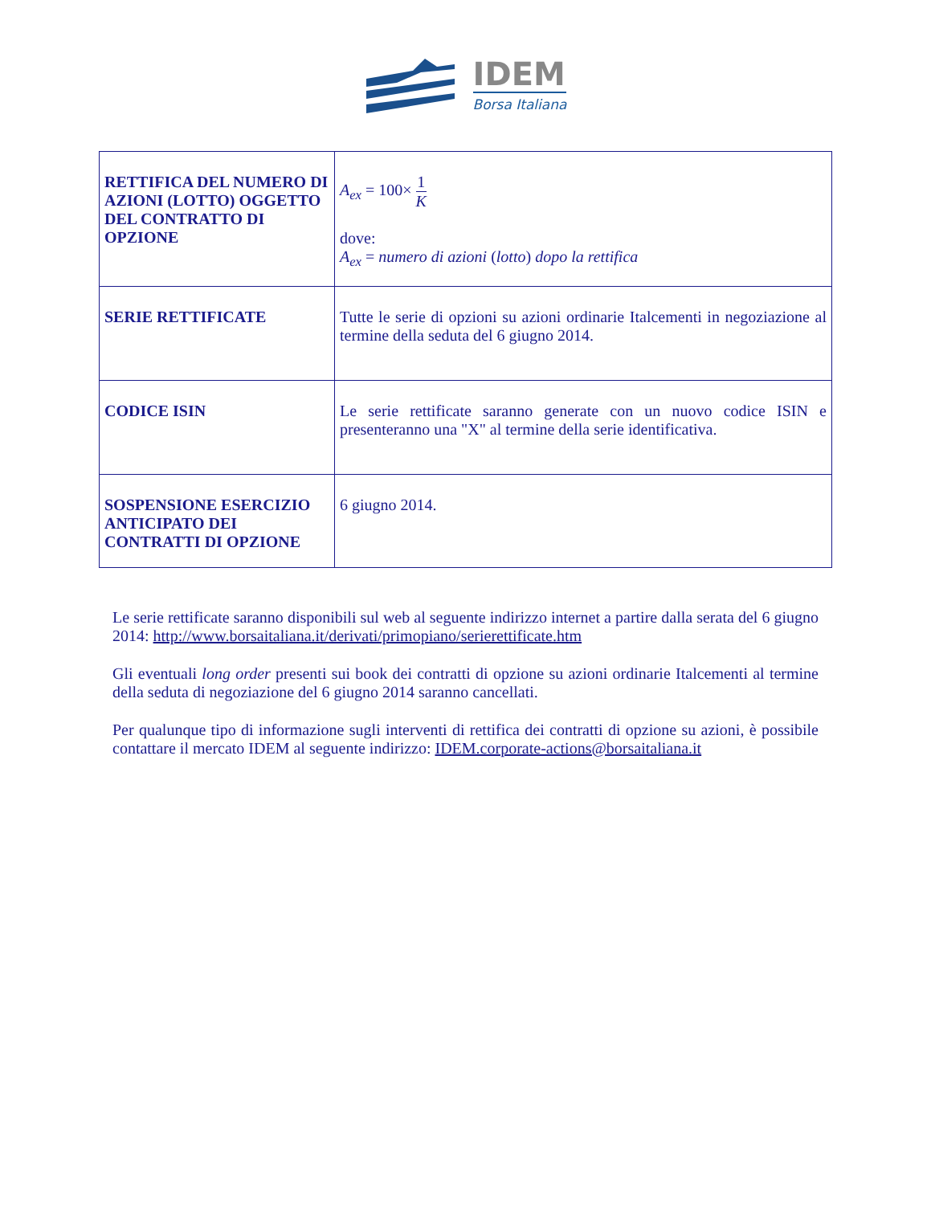IDEM
Borsa Italiana
| RETTIFICA DEL NUMERO DI AZIONI (LOTTO) OGGETTO DEL CONTRATTO DI OPZIONE | A<sub>ex</sub> = 100× 1 K dove: A<sub>ex</sub> = numero di azioni ( lotto ) dopo la rettifica |
| SERIE RETTIFICATE | Tutte le serie di opzioni su azioni ordinarie Italcementi in negoziazione al termine della seduta del 6 giugno 2014. |
| CODICE ISIN | Le serie rettificate saranno generate con un nuovo codice ISIN e presenteranno una "X" al termine della serie identificativa. |
| SOSPENSIONE ESERCIZIO ANTICIPATO DEI CONTRATTI DI OPZIONE | 6 giugno 2014. |
Le serie rettificate saranno disponibili sul web al seguente indirizzo internet a partire dalla serata del 6 giugno 2014: http://www.borsaitaliana.it/derivati/primopiano/serierettificate.htm
Gli eventuali long order presenti sui book dei contratti di opzione su azioni ordinarie Italcementi al termine della seduta di negoziazione del 6 giugno 2014 saranno cancellati.
Per qualunque tipo di informazione sugli interventi di rettifica dei contratti di opzione su azioni, è possibile contattare il mercato IDEM al seguente indirizzo: IDEM.corporate-actions@borsaitaliana.it